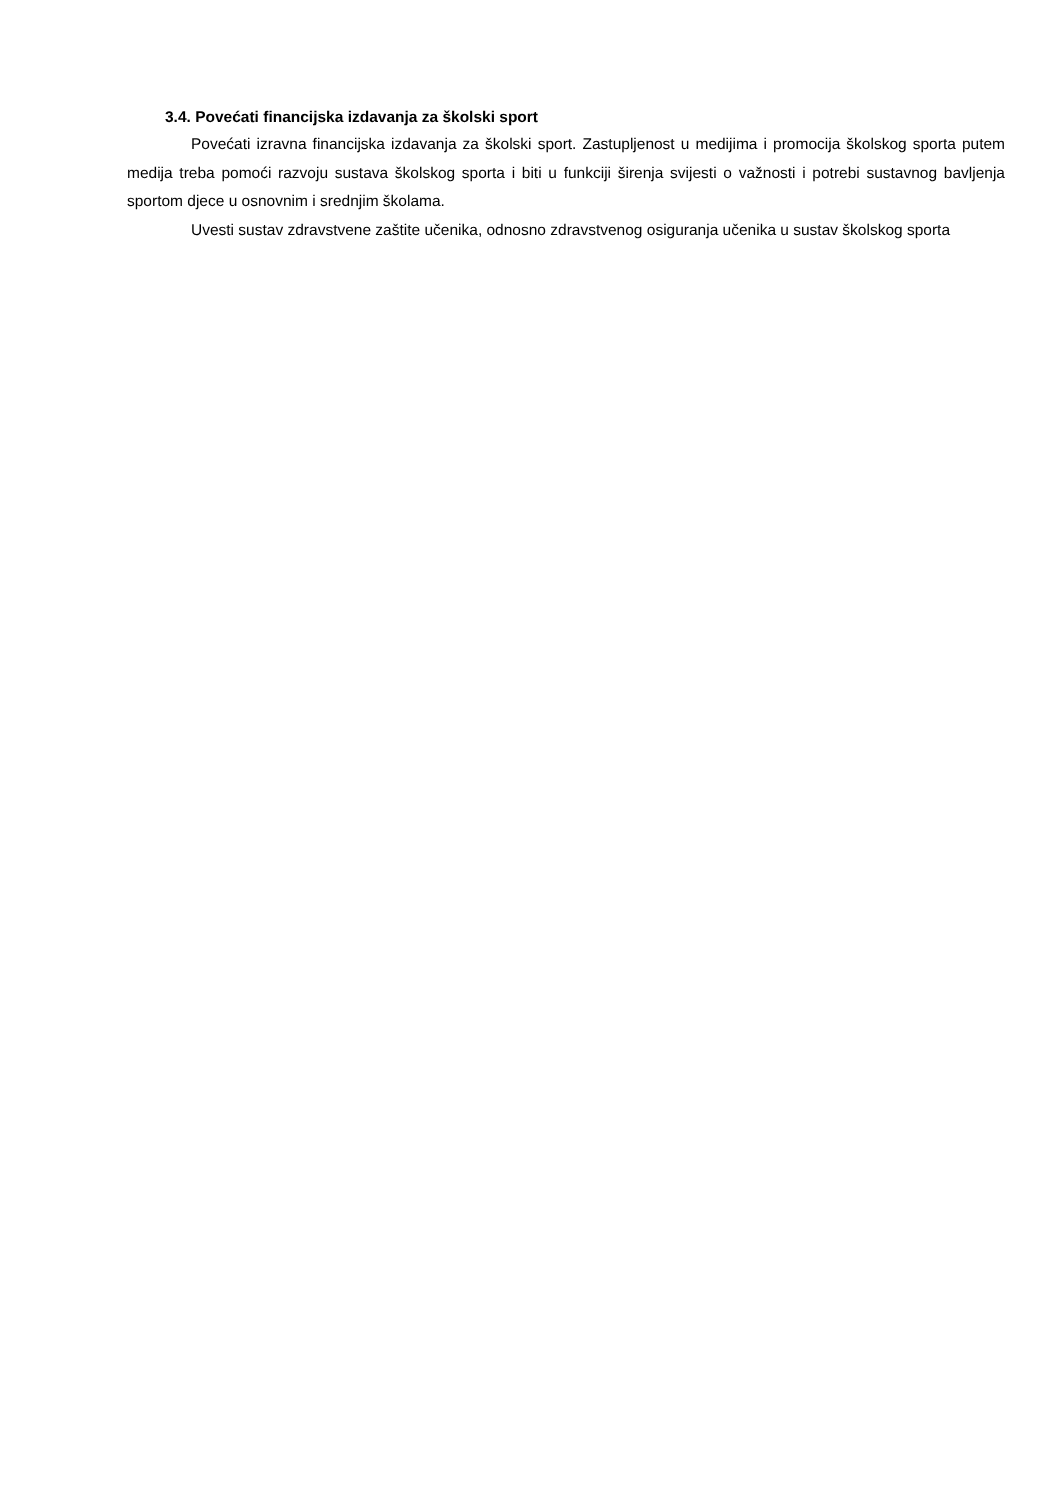3.4. Povećati financijska izdavanja za školski sport
Povećati izravna financijska izdavanja za školski sport. Zastupljenost u medijima i promocija školskog sporta putem medija treba pomoći razvoju sustava školskog sporta i biti u funkciji širenja svijesti o važnosti i potrebi sustavnog bavljenja sportom djece u osnovnim i srednjim školama.
Uvesti sustav zdravstvene zaštite učenika, odnosno zdravstvenog osiguranja učenika u sustav školskog sporta